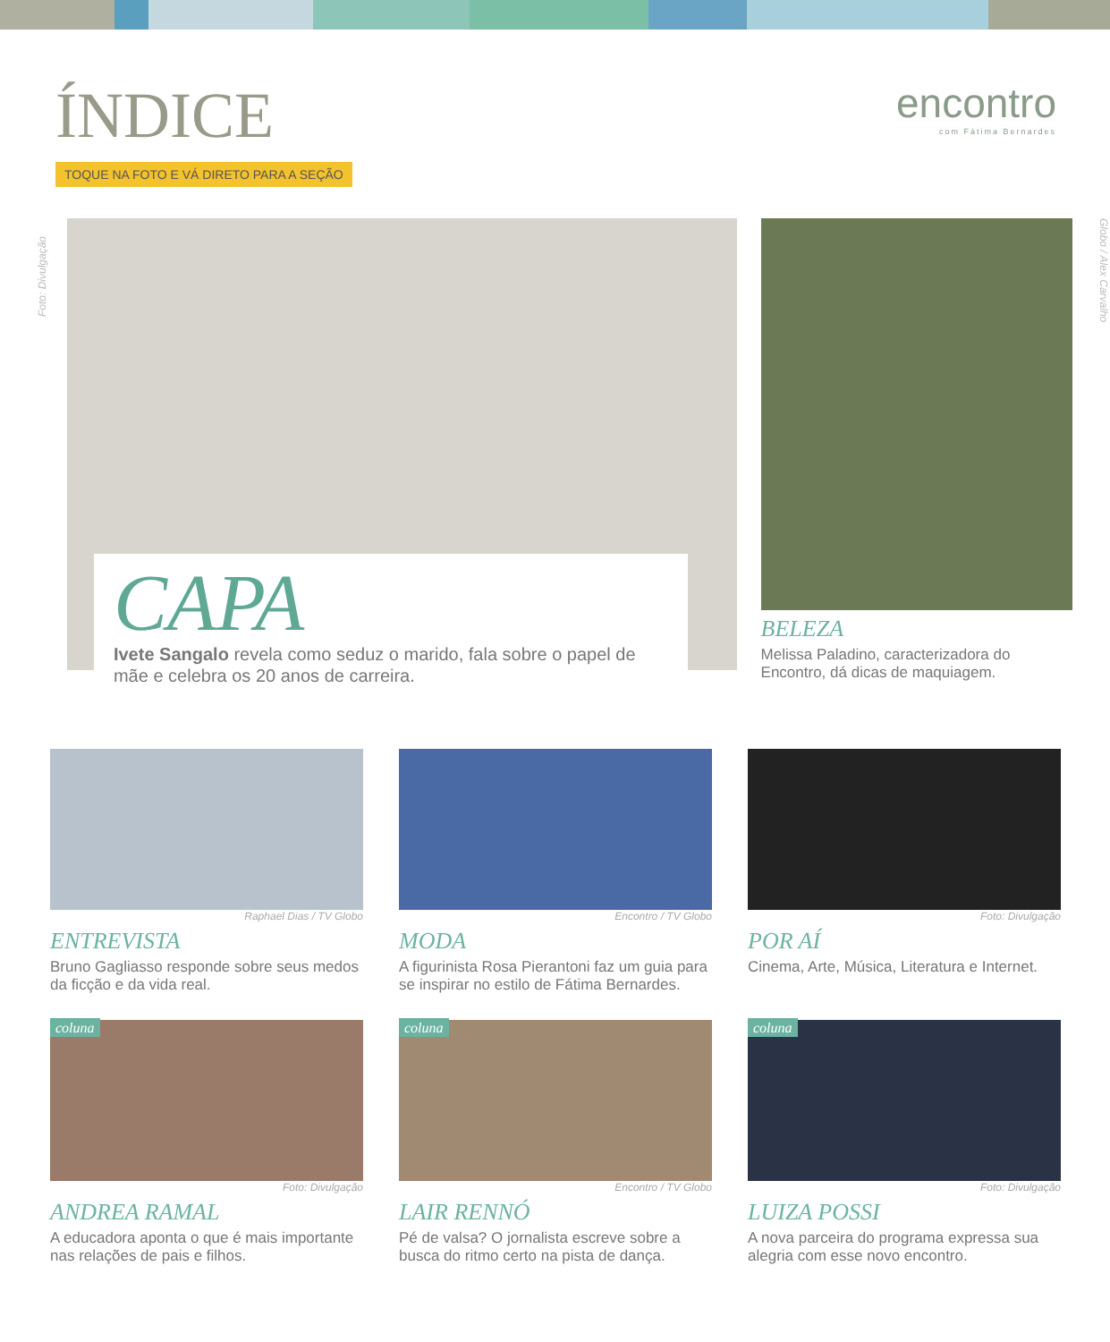ÍNDICE
TOQUE NA FOTO E VÁ DIRETO PARA A SEÇÃO
encontro
com Fátima Bernardes
Foto: Divulgação
CAPA
Ivete Sangalo revela como seduz o marido, fala sobre o papel de mãe e celebra os 20 anos de carreira.
BELEZA
Melissa Paladino, caracterizadora do Encontro, dá dicas de maquiagem.
Globo / Alex Carvalho
Raphael Dias / TV Globo
ENTREVISTA
Bruno Gagliasso responde sobre seus medos da ficção e da vida real.
Encontro / TV Globo
MODA
A figurinista Rosa Pierantoni faz um guia para se inspirar no estilo de Fátima Bernardes.
Foto: Divulgação
POR AÍ
Cinema, Arte, Música, Literatura e Internet.
coluna
Foto: Divulgação
ANDREA RAMAL
A educadora aponta o que é mais importante nas relações de pais e filhos.
coluna
Encontro / TV Globo
LAIR RENNÓ
Pé de valsa? O jornalista escreve sobre a busca do ritmo certo na pista de dança.
coluna
Foto: Divulgação
LUIZA POSSI
A nova parceira do programa expressa sua alegria com esse novo encontro.